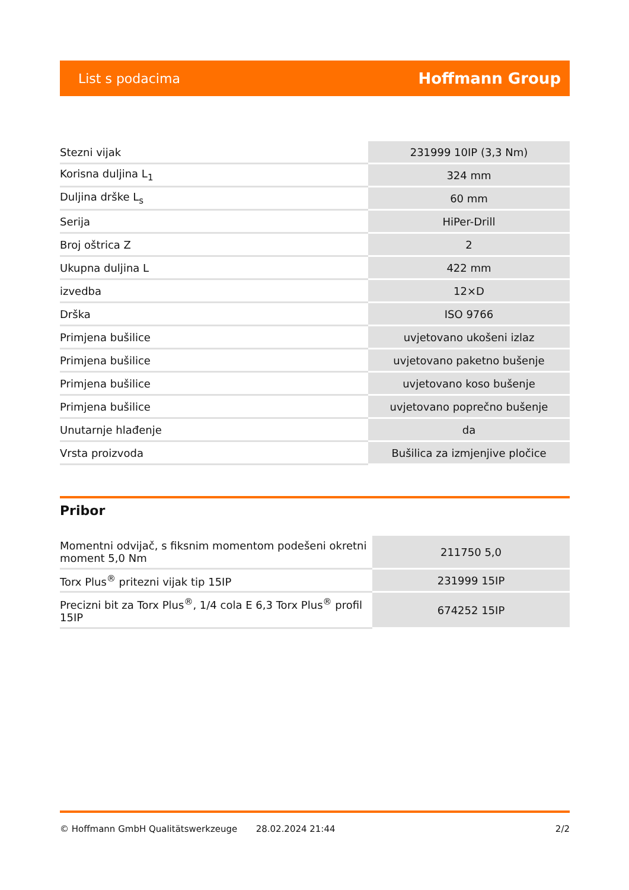List s podacima Hoffmann Group
| Stezni vijak | 231999 10IP (3,3 Nm) |
| Korisna duljina L<sub>1</sub> | 324 mm |
| Duljina drške L<sub>s</sub> | 60 mm |
| Serija | HiPer-Drill |
| Broj oštrica Z | 2 |
| Ukupna duljina L | 422 mm |
| izvedba | 12×D |
| Drška | ISO 9766 |
| Primjena bušilice | uvjetovano ukošeni izlaz |
| Primjena bušilice | uvjetovano paketno bušenje |
| Primjena bušilice | uvjetovano koso bušenje |
| Primjena bušilice | uvjetovano poprečno bušenje |
| Unutarnje hlađenje | da |
| Vrsta proizvoda | Bušilica za izmjenjive pločice |
Pribor
| Momentni odvijač, s fiksnim momentom podešeni okretni moment 5,0 Nm | 211750 5,0 |
| Torx Plus<sup>®</sup> pritezni vijak tip 15IP | 231999 15IP |
| Precizni bit za Torx Plus<sup>®</sup>, 1/4 cola E 6,3 Torx Plus<sup>®</sup> profil 15IP | 674252 15IP |
© Hoffmann GmbH Qualitätswerkzeuge 28.02.2024 21:44 2/2